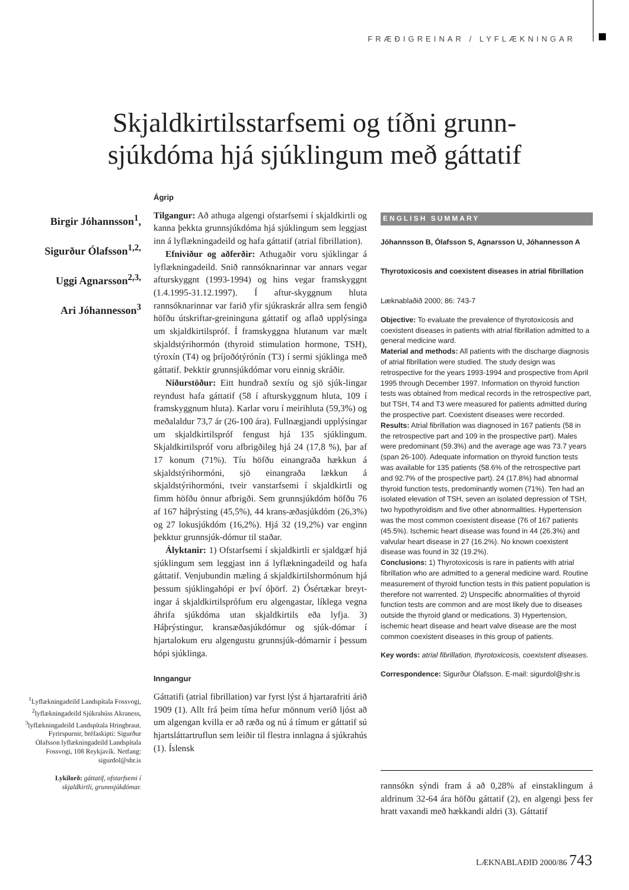FRÆÐIGREINAR / LYFLÆKNINGAR
Skjaldkirtilsstarfsemi og tíðni grunn-
sjúkdóma hjá sjúklingum með gáttatif
Birgir Jóhannsson<sup>1</sup>,
Sigurður Ólafsson<sup>1,2,</sup>
Uggi Agnarsson<sup>2,3,</sup>
Ari Jóhannesson<sup>3</sup>
<sup>1</sup> Lyflækningadeild Landspítala Fossvogi, <sup>2</sup>lyflækningadeild Sjúkrahúss Akraness, <sup>3</sup>lyflækningadeild Landspítala Hringbraut. Fyrirspurnir, bréfaskipti: Sigurður Ólafsson lyflækningadeild Landspítala Fossvogi, 108 Reykjavík. Netfang: sigurdol@shr.is
Lykilorð: gáttatif, ofstarfsemi í skjaldkirtli, grunnsjúkdómar.
Ágrip
Tilgangur: Að athuga algengi ofstarfsemi í skjaldkirtli og kanna þekkta grunnsjúkdóma hjá sjúklingum sem leggjast inn á lyflækningadeild og hafa gáttatif (atrial fibrillation).
Efniviður og aðferðir: Athugaðir voru sjúklingar á lyflækningadeild. Snið rannsóknarinnar var annars vegar afturskyggnt (1993-1994) og hins vegar framskyggnt (1.4.1995-31.12.1997). Í aftur-skyggnum hluta rannsóknarinnar var farið yfir sjúkraskrár allra sem fengið höfðu útskriftar-greininguna gáttatif og aflað upplýsinga um skjaldkirtilspróf. Í framskyggna hlutanum var mælt skjaldstýrihormón (thyroid stimulation hormone, TSH), týroxín (T4) og þríjoðótýrónín (T3) í sermi sjúklinga með gáttatif. Þekktir grunnsjúkdómar voru einnig skráðir.
Niðurstöður: Eitt hundrað sextíu og sjö sjúk-lingar reyndust hafa gáttatif (58 í afturskyggnum hluta, 109 í framskyggnum hluta). Karlar voru í meirihluta (59,3%) og meðalaldur 73,7 ár (26-100 ára). Fullnægjandi upplýsingar um skjaldkirtilspróf fengust hjá 135 sjúklingum. Skjaldkirtilspróf voru afbrigðileg hjá 24 (17,8 %), þar af 17 konum (71%). Tíu höfðu einangraða hækkun á skjaldstýrihormóni, sjö einangraða lækkun á skjaldstýrihormóni, tveir vanstarfsemi í skjaldkirtli og fimm höfðu önnur afbrigði. Sem grunnsjúkdóm höfðu 76 af 167 háþrýsting (45,5%), 44 krans-æðasjúkdóm (26,3%) og 27 lokusjúkdóm (16,2%). Hjá 32 (19,2%) var enginn þekktur grunnsjúk-dómur til staðar.
Ályktanir: 1) Ofstarfsemi í skjaldkirtli er sjaldgæf hjá sjúklingum sem leggjast inn á lyflækningadeild og hafa gáttatif. Venjubundin mæling á skjaldkirtilshormónum hjá þessum sjúklingahópi er því óþörf. 2) Ósértækar breyt-ingar á skjaldkirtilsprófum eru algengastar, líklega vegna áhrifa sjúkdóma utan skjaldkirtils eða lyfja. 3) Háþrýstingur, kransæðasjúkdómur og sjúk-dómar í hjartalokum eru algengustu grunnsjúk-dómarnir í þessum hópi sjúklinga.
Inngangur
Gáttatifi (atrial fibrillation) var fyrst lýst á hjartarafriti árið 1909 (1). Allt frá þeim tíma hefur mönnum verið ljóst að um algengan kvilla er að ræða og nú á tímum er gáttatif sú hjartsláttartruflun sem leiðir til flestra innlagna á sjúkrahús (1). Íslensk
ENGLISH SUMMARY
Jóhannsson B, Ólafsson S, Agnarsson U, Jóhannesson A
Thyrotoxicosis and coexistent diseases in atrial fibrillation
Læknablaðið 2000; 86: 743-7
Objective: To evaluate the prevalence of thyrotoxicosis and coexistent diseases in patients with atrial fibrillation admitted to a general medicine ward.
Material and methods: All patients with the discharge diagnosis of atrial fibrillation were studied. The study design was retrospective for the years 1993-1994 and prospective from April 1995 through December 1997. Information on thyroid function tests was obtained from medical records in the retrospective part, but TSH, T4 and T3 were measured for patients admitted during the prospective part. Coexistent diseases were recorded.
Results: Atrial fibrillation was diagnosed in 167 patients (58 in the retrospective part and 109 in the prospective part). Males were predominant (59.3%) and the average age was 73.7 years (span 26-100). Adequate information on thyroid function tests was available for 135 patients (58.6% of the retrospective part and 92.7% of the prospective part). 24 (17.8%) had abnormal thyroid function tests, predominantly women (71%). Ten had an isolated elevation of TSH, seven an isolated depression of TSH, two hypothyroidism and five other abnormalities. Hypertension was the most common coexistent disease (76 of 167 patients (45.5%). Ischemic heart disease was found in 44 (26.3%) and valvular heart disease in 27 (16.2%). No known coexistent disease was found in 32 (19.2%).
Conclusions: 1) Thyrotoxicosis is rare in patients with atrial fibrillation who are admitted to a general medicine ward. Routine measurement of thyroid function tests in this patient population is therefore not warrented. 2) Unspecific abnormalities of thyroid function tests are common and are most likely due to diseases outside the thyroid gland or medications. 3) Hypertension, ischemic heart disease and heart valve disease are the most common coexistent diseases in this group of patients.
Key words: atrial fibrillation, thyrotoxicosis, coexistent diseases.
Correspondence: Sigurður Ólafsson. E-mail: sigurdol@shr.is
rannsókn sýndi fram á að 0,28% af einstaklingum á aldrinum 32-64 ára höfðu gáttatif (2), en algengi þess fer hratt vaxandi með hækkandi aldri (3). Gáttatif
LÆKNABLAÐIÐ 2000/86 743